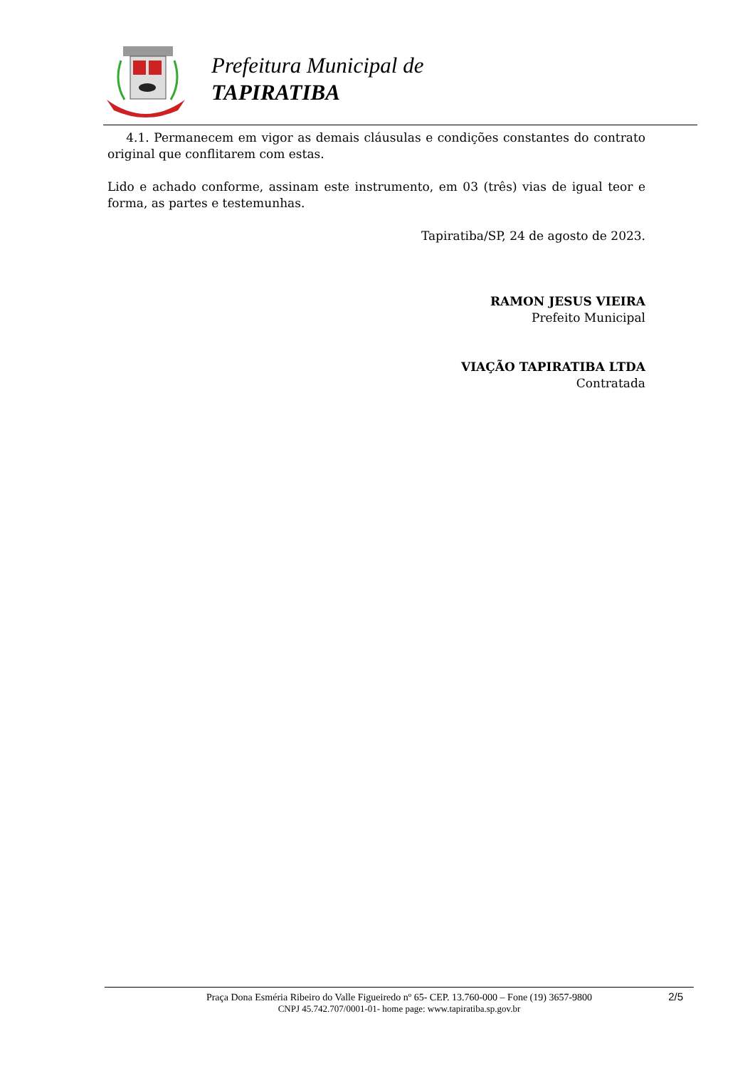Prefeitura Municipal de
TAPIRATIBA
4.1. Permanecem em vigor as demais cláusulas e condições constantes do contrato original que conflitarem com estas.
Lido e achado conforme, assinam este instrumento, em 03 (três) vias de igual teor e forma, as partes e testemunhas.
Tapiratiba/SP, 24 de agosto de 2023.
RAMON JESUS VIEIRA
Prefeito Municipal
VIAÇÃO TAPIRATIBA LTDA
Contratada
2/5 Praça Dona Esméria Ribeiro do Valle Figueiredo nº 65- CEP. 13.760-000 – Fone (19) 3657-9800
CNPJ 45.742.707/0001-01- home page: www.tapiratiba.sp.gov.br